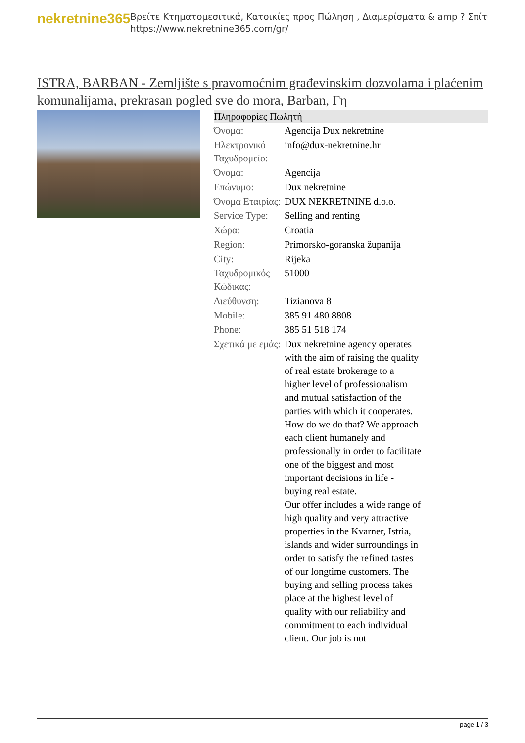nekretnine365
Βρείτε Κτηματομεσιτικά, Κατοικίες προς Πώληση , Διαμερίσματα & amp ? Σπίτι
https://www.nekretnine365.com/gr/
ISTRA, BARBAN - Zemljište s pravomoćnim građevinskim dozvolama i plaćenim komunalijama, prekrasan pogled sve do mora, Barban, Γη
| Πληροφορίες Πωλητή | |
| --- | --- |
| Όνομα: | Agencija Dux nekretnine |
| Ηλεκτρονικό Ταχυδρομείο: | info@dux-nekretnine.hr |
| Όνομα: | Agencija |
| Επώνυμο: | Dux nekretnine |
| Όνομα Εταιρίας: | DUX NEKRETNINE d.o.o. |
| Service Type: | Selling and renting |
| Χώρα: | Croatia |
| Region: | Primorsko-goranska županija |
| City: | Rijeka |
| Ταχυδρομικός Κώδικας: | 51000 |
| Διεύθυνση: | Tizianova 8 |
| Mobile: | 385 91 480 8808 |
| Phone: | 385 51 518 174 |
| Σχετικά με εμάς: | Dux nekretnine agency operates with the aim of raising the quality of real estate brokerage to a higher level of professionalism and mutual satisfaction of the parties with which it cooperates. How do we do that? We approach each client humanely and professionally in order to facilitate one of the biggest and most important decisions in life - buying real estate. Our offer includes a wide range of high quality and very attractive properties in the Kvarner, Istria, islands and wider surroundings in order to satisfy the refined tastes of our longtime customers. The buying and selling process takes place at the highest level of quality with our reliability and commitment to each individual client. Our job is not |
page 1 / 3